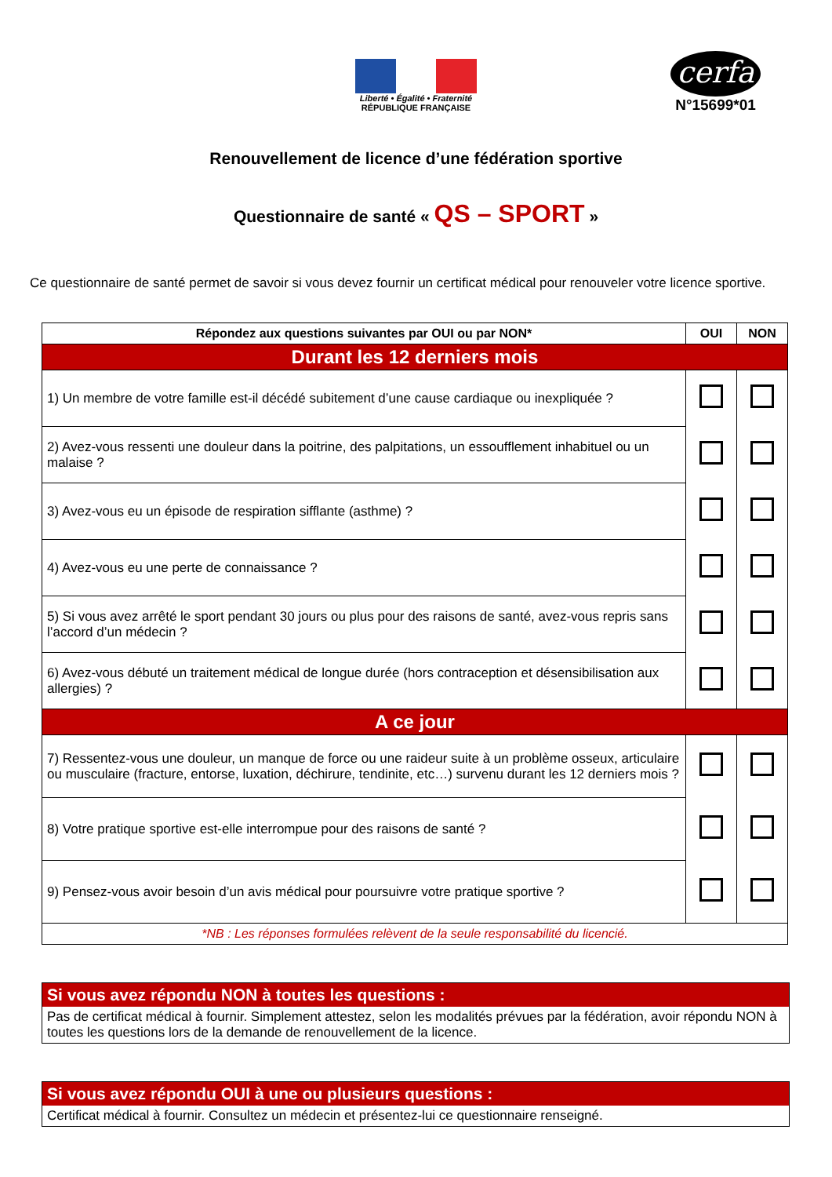Liberté • Égalité • Fraternité
RÉPUBLIQUE FRANÇAISE
cerfa
N°15699*01
Renouvellement de licence d’une fédération sportive
Questionnaire de santé « QS – SPORT »
Ce questionnaire de santé permet de savoir si vous devez fournir un certificat médical pour renouveler votre licence sportive.
| Répondez aux questions suivantes par OUI ou par NON* | OUI | NON |
| --- | --- | --- |
| Durant les 12 derniers mois | | |
| 1) Un membre de votre famille est-il décédé subitement d’une cause cardiaque ou inexpliquée ? | | |
| 2) Avez-vous ressenti une douleur dans la poitrine, des palpitations, un essoufflement inhabituel ou un malaise ? | | |
| 3) Avez-vous eu un épisode de respiration sifflante (asthme) ? | | |
| 4) Avez-vous eu une perte de connaissance ? | | |
| 5) Si vous avez arrêté le sport pendant 30 jours ou plus pour des raisons de santé, avez-vous repris sans l’accord d’un médecin ? | | |
| 6) Avez-vous débuté un traitement médical de longue durée (hors contraception et désensibilisation aux allergies) ? | | |
| A ce jour | | |
| 7) Ressentez-vous une douleur, un manque de force ou une raideur suite à un problème osseux, articulaire ou musculaire (fracture, entorse, luxation, déchirure, tendinite, etc…) survenu durant les 12 derniers mois ? | | |
| 8) Votre pratique sportive est-elle interrompue pour des raisons de santé ? | | |
| 9) Pensez-vous avoir besoin d’un avis médical pour poursuivre votre pratique sportive ? | | |
| *NB : Les réponses formulées relèvent de la seule responsabilité du licencié. | | |
Si vous avez répondu NON à toutes les questions :
Pas de certificat médical à fournir. Simplement attestez, selon les modalités prévues par la fédération, avoir répondu NON à toutes les questions lors de la demande de renouvellement de la licence.
Si vous avez répondu OUI à une ou plusieurs questions :
Certificat médical à fournir. Consultez un médecin et présentez-lui ce questionnaire renseigné.